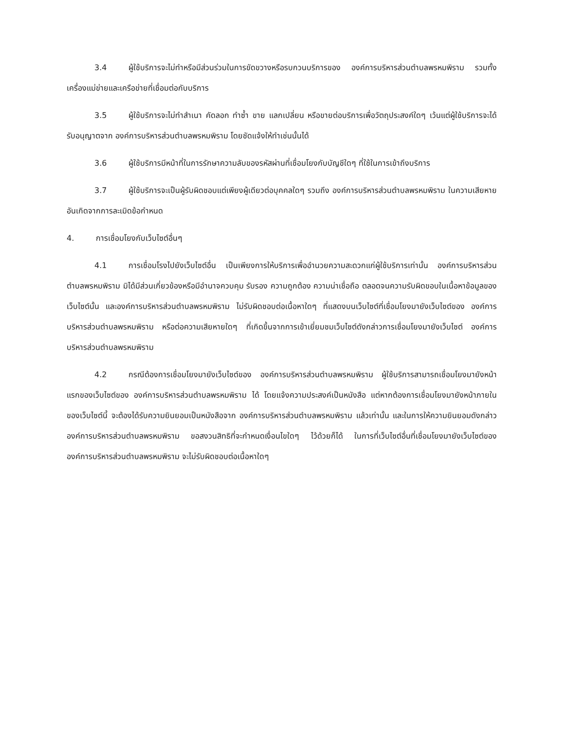3.4 ผู้ใช้บริการจะไม่ทำหรือมีส่วนร่วมในการขัดขวางหรือรบกวนบริการของ องค์การบริหารส่วนตำบลพรหมพิราม รวมทั้งเครื่องแม่ข่ายและเครือข่ายที่เชื่อมต่อกับบริการ
3.5 ผู้ใช้บริการจะไม่ทำสำเนา คัดลอก ทำซ้ำ ขาย แลกเปลี่ยน หรือขายต่อบริการเพื่อวัตถุประสงค์ใดๆ เว้นแต่ผู้ใช้บริการจะได้รับอนุญาตจาก องค์การบริหารส่วนตำบลพรหมพิราม โดยชัดแจ้งให้ทำเช่นนั้นได้
3.6 ผู้ใช้บริการมีหน้าที่ในการรักษาความลับของรหัสผ่านที่เชื่อมโยงกับบัญชีใดๆ ที่ใช้ในการเข้าถึงบริการ
3.7 ผู้ใช้บริการจะเป็นผู้รับผิดชอบแต่เพียงผู้เดียวต่อบุคคลใดๆ รวมถึง องค์การบริหารส่วนตำบลพรหมพิราม ในความเสียหายอันเกิดจากการละเมิดข้อกำหนด
4. การเชื่อมโยงกับเว็บไซต์อื่นๆ
4.1 การเชื่อมโรงไปยังเว็บไซต์อื่น เป็นเพียงการให้บริการเพื่ออำนวยความสะดวกแก่ผู้ใช้บริการเท่านั้น องค์การบริหารส่วนตำบลพรหมพิราม มิได้มีส่วนเกี่ยวข้องหรือมีอำนาจควบคุม รับรอง ความถูกต้อง ความน่าเชื่อถือ ตลอดจนความรับผิดขอบในเนื้อหาข้อมูลของเว็บไซต์นั้น และองค์การบริหารส่วนตำบลพรหมพิราม ไม่รับผิดชอบต่อเนื้อหาใดๆ ที่แสดงบนเว็บไซต์ที่เชื่อมโยงมายังเว็บไซต์ของ องค์การบริหารส่วนตำบลพรหมพิราม หรือต่อความเสียหายใดๆ ที่เกิดขึ้นจากการเข้าเยี่ยมชมเว็บไซต์ดังกล่าวการเชื่อมโยงมายังเว็บไซต์ องค์การบริหารส่วนตำบลพรหมพิราม
4.2 กรณีต้องการเชื่อมโยงมายังเว็บไซต์ของ องค์การบริหารส่วนตำบลพรหมพิราม ผู้ใช้บริการสามารถเชื่อมโยงมายังหน้าแรกของเว็บไซต์ของ องค์การบริหารส่วนตำบลพรหมพิราม ได้ โดยแจ้งความประสงค์เป็นหนังสือ แต่หากต้องการเชื่อมโยงมายังหน้าภายในของเว็บไซต์นี้ จะต้องได้รับความยินยอมเป็นหนังสือจาก องค์การบริหารส่วนตำบลพรหมพิราม แล้วเท่านั้น และในการให้ความยินยอมดังกล่าว องค์การบริหารส่วนตำบลพรหมพิราม ขอสงวนสิทธิที่จะกำหนดเงื่อนไขใดๆ ไว้ด้วยก็ได้ ในการที่เว็บไซต์อื่นที่เชื่อมโยงมายังเว็บไซต์ของ องค์การบริหารส่วนตำบลพรหมพิราม จะไม่รับผิดชอบต่อเนื้อหาใดๆ